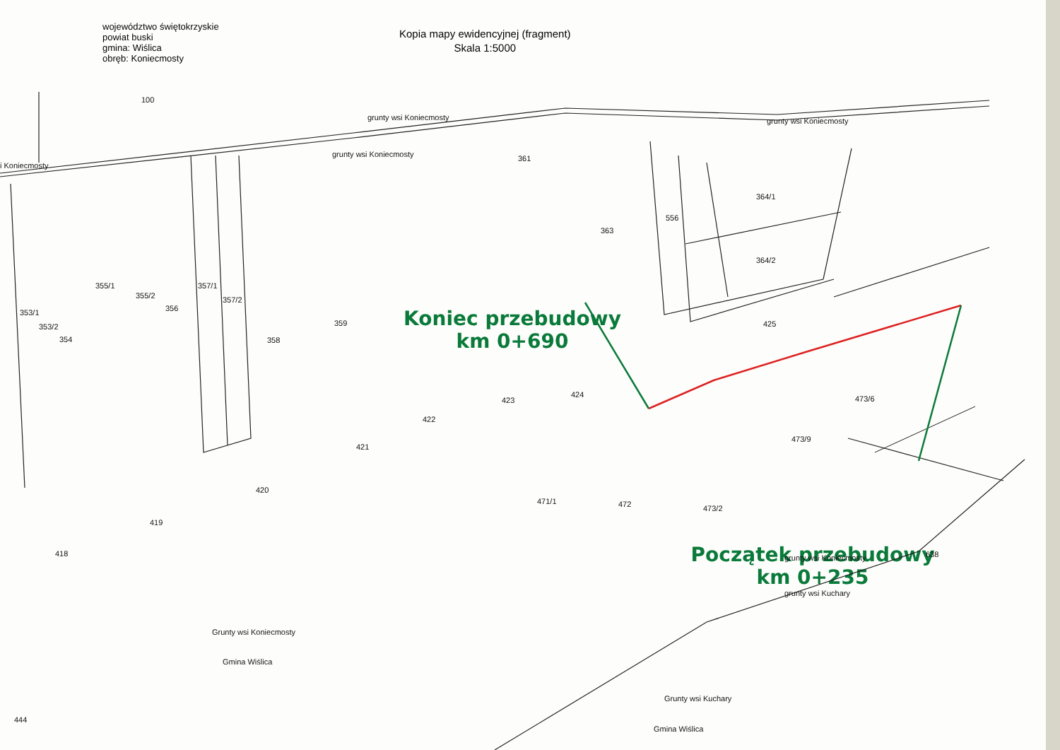100
grunty wsi Koniecmosty
grunty wsi Koniecmosty
grunty wsi Koniecmosty
i Koniecmosty
361
363
364/1
364/2
556
355/1
355/2
357/1
357/2
353/1
353/2
354
356
358
359
425
423
424
422
421
473/9
473/6
420
419
418
471/1
472
473/2
Grunty wsi Koniecmosty
Gmina Wiślica
Grunty wsi Kuchary
Gmina Wiślica
grunty wsi Koniecmosty
grunty wsi Kuchary
444
638
województwo świętokrzyskie
powiat buski
gmina: Wiślica
obręb: Koniecmosty
Kopia mapy ewidencyjnej (fragment)
Skala 1:5000
Koniec przebudowy
km 0+690
Początek przebudowy
km 0+235